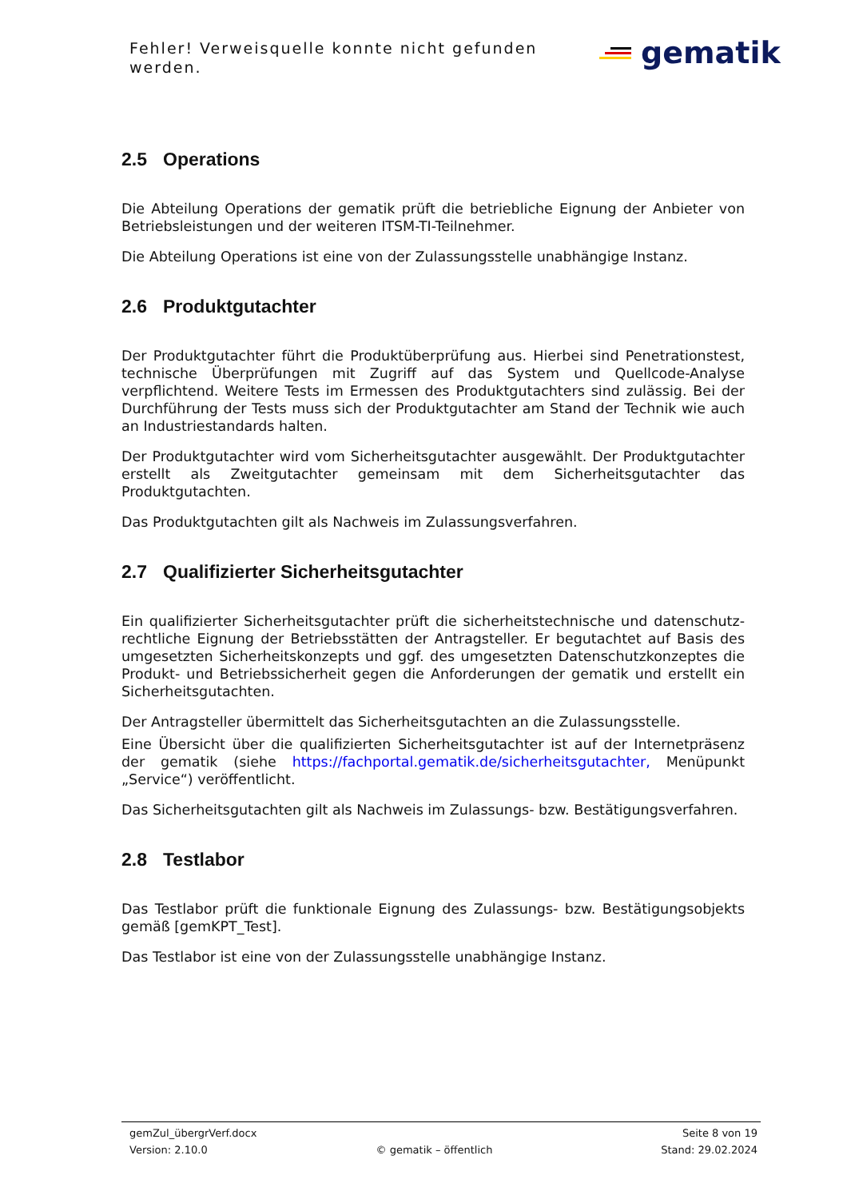Fehler! Verweisquelle konnte nicht gefunden werden.
gematik
2.5 Operations
Die Abteilung Operations der gematik prüft die betriebliche Eignung der Anbieter von Betriebsleistungen und der weiteren ITSM-TI-Teilnehmer.
Die Abteilung Operations ist eine von der Zulassungsstelle unabhängige Instanz.
2.6 Produktgutachter
Der Produktgutachter führt die Produktüberprüfung aus. Hierbei sind Penetrationstest, technische Überprüfungen mit Zugriff auf das System und Quellcode-Analyse verpflichtend. Weitere Tests im Ermessen des Produktgutachters sind zulässig. Bei der Durchführung der Tests muss sich der Produktgutachter am Stand der Technik wie auch an Industriestandards halten.
Der Produktgutachter wird vom Sicherheitsgutachter ausgewählt. Der Produktgutachter erstellt als Zweitgutachter gemeinsam mit dem Sicherheitsgutachter das Produktgutachten.
Das Produktgutachten gilt als Nachweis im Zulassungsverfahren.
2.7 Qualifizierter Sicherheitsgutachter
Ein qualifizierter Sicherheitsgutachter prüft die sicherheitstechnische und datenschutz-rechtliche Eignung der Betriebsstätten der Antragsteller. Er begutachtet auf Basis des umgesetzten Sicherheitskonzepts und ggf. des umgesetzten Datenschutzkonzeptes die Produkt- und Betriebssicherheit gegen die Anforderungen der gematik und erstellt ein Sicherheitsgutachten.
Der Antragsteller übermittelt das Sicherheitsgutachten an die Zulassungsstelle.
Eine Übersicht über die qualifizierten Sicherheitsgutachter ist auf der Internetpräsenz der gematik (siehe https://fachportal.gematik.de/sicherheitsgutachter, Menüpunkt „Service“) veröffentlicht.
Das Sicherheitsgutachten gilt als Nachweis im Zulassungs- bzw. Bestätigungsverfahren.
2.8 Testlabor
Das Testlabor prüft die funktionale Eignung des Zulassungs- bzw. Bestätigungsobjekts gemäß [gemKPT_Test].
Das Testlabor ist eine von der Zulassungsstelle unabhängige Instanz.
gemZul_übergrVerf.docx Seite 8 von 19
Version: 2.10.0 © gematik – öffentlich Stand: 29.02.2024